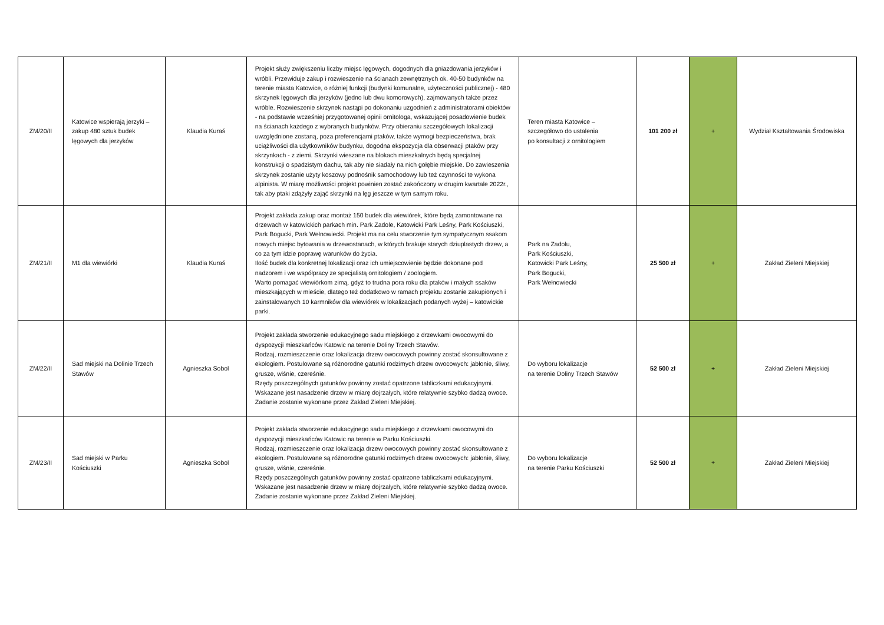| ZM/20/II | Katowice wspierają jerzyki – zakup 480 sztuk budek lęgowych dla jerzyków | Klaudia Kuraś | Projekt służy zwiększeniu liczby miejsc lęgowych, dogodnych dla gniazdowania jerzyków i wróbli. Przewiduje zakup i rozwieszenie na ścianach zewnętrznych ok. 40-50 budynków na terenie miasta Katowice, o różniej funkcji (budynki komunalne, użyteczności publicznej) - 480 skrzynek lęgowych dla jerzyków (jedno lub dwu komorowych), zajmowanych także przez wróble. Rozwieszenie skrzynek nastąpi po dokonaniu uzgodnień z administratorami obiektów - na podstawie wcześniej przygotowanej opinii ornitologa, wskazującej posadowienie budek na ścianach każdego z wybranych budynków. Przy obieraniu szczegółowych lokalizacji uwzględnione zostaną, poza preferencjami ptaków, także wymogi bezpieczeństwa, brak uciążliwości dla użytkowników budynku, dogodna ekspozycja dla obserwacji ptaków przy skrzynkach - z ziemi. Skrzynki wieszane na blokach mieszkalnych będą specjalnej konstrukcji o spadzistym dachu, tak aby nie siadały na nich gołębie miejskie. Do zawieszenia skrzynek zostanie użyty koszowy podnośnik samochodowy lub też czynności te wykona alpinista. W miarę możliwości projekt powinien zostać zakończony w drugim kwartale 2022r., tak aby ptaki zdążyły zająć skrzynki na lęg jeszcze w tym samym roku. | Teren miasta Katowice – szczegółowo do ustalenia po konsultacji z ornitologiem | 101 200 zł | + | Wydział Kształtowania Środowiska |
| ZM/21/II | M1 dla wiewiórki | Klaudia Kuraś | Projekt zakłada zakup oraz montaż 150 budek dla wiewiórek, które będą zamontowane na drzewach w katowickich parkach min. Park Zadole, Katowicki Park Leśny, Park Kościuszki, Park Bogucki, Park Wełnowiecki. Projekt ma na celu stworzenie tym sympatycznym ssakom nowych miejsc bytowania w drzewostanach, w których brakuje starych dziuplastych drzew, a co za tym idzie poprawę warunków do życia. Ilość budek dla konkretnej lokalizacji oraz ich umiejscowienie będzie dokonane pod nadzorem i we współpracy ze specjalistą ornitologiem / zoologiem. Warto pomagać wiewiórkom zimą, gdyż to trudna pora roku dla ptaków i małych ssaków mieszkających w mieście, dlatego też dodatkowo w ramach projektu zostanie zakupionych i zainstalowanych 10 karmników dla wiewiórek w lokalizacjach podanych wyżej – katowickie parki. | Park na Zadolu, Park Kościuszki, Katowicki Park Leśny, Park Bogucki, Park Wełnowiecki | 25 500 zł | + | Zakład Zieleni Miejskiej |
| ZM/22/II | Sad miejski na Dolinie Trzech Stawów | Agnieszka Sobol | Projekt zakłada stworzenie edukacyjnego sadu miejskiego z drzewkami owocowymi do dyspozycji mieszkańców Katowic na terenie Doliny Trzech Stawów. Rodzaj, rozmieszczenie oraz lokalizacja drzew owocowych powinny zostać skonsultowane z ekologiem. Postulowane są różnorodne gatunki rodzimych drzew owocowych: jabłonie, śliwy, grusze, wiśnie, czereśnie. Rzędy poszczególnych gatunków powinny zostać opatrzone tabliczkami edukacyjnymi. Wskazane jest nasadzenie drzew w miarę dojrzałych, które relatywnie szybko dadzą owoce. Zadanie zostanie wykonane przez Zakład Zieleni Miejskiej. | Do wyboru lokalizacje na terenie Doliny Trzech Stawów | 52 500 zł | + | Zakład Zieleni Miejskiej |
| ZM/23/II | Sad miejski w Parku Kościuszki | Agnieszka Sobol | Projekt zakłada stworzenie edukacyjnego sadu miejskiego z drzewkami owocowymi do dyspozycji mieszkańców Katowic na terenie w Parku Kościuszki. Rodzaj, rozmieszczenie oraz lokalizacja drzew owocowych powinny zostać skonsultowane z ekologiem. Postulowane są różnorodne gatunki rodzimych drzew owocowych: jabłonie, śliwy, grusze, wiśnie, czereśnie. Rzędy poszczególnych gatunków powinny zostać opatrzone tabliczkami edukacyjnymi. Wskazane jest nasadzenie drzew w miarę dojrzałych, które relatywnie szybko dadzą owoce. Zadanie zostanie wykonane przez Zakład Zieleni Miejskiej. | Do wyboru lokalizacje na terenie Parku Kościuszki | 52 500 zł | + | Zakład Zieleni Miejskiej |